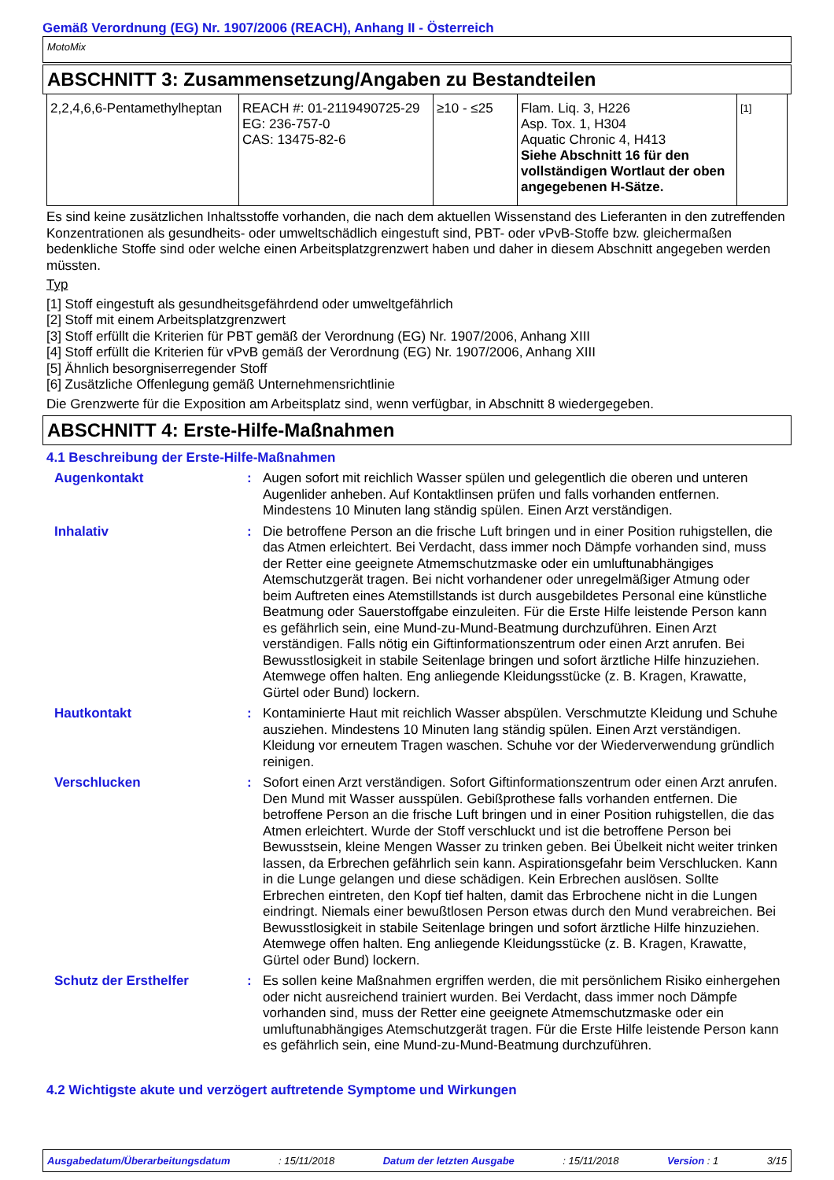Gemäß Verordnung (EG) Nr. 1907/2006 (REACH), Anhang II - Österreich
MotoMix
ABSCHNITT 3: Zusammensetzung/Angaben zu Bestandteilen
| 2,2,4,6,6-Pentamethylheptan | REACH #: 01-2119490725-29 EG: 236-757-0 CAS: 13475-82-6 | ≥10 - ≤25 | Flam. Liq. 3, H226 Asp. Tox. 1, H304 Aquatic Chronic 4, H413 Siehe Abschnitt 16 für den vollständigen Wortlaut der oben angegebenen H-Sätze. | [1] |
Es sind keine zusätzlichen Inhaltsstoffe vorhanden, die nach dem aktuellen Wissenstand des Lieferanten in den zutreffenden Konzentrationen als gesundheits- oder umweltschädlich eingestuft sind, PBT- oder vPvB-Stoffe bzw. gleichermaßen bedenkliche Stoffe sind oder welche einen Arbeitsplatzgrenzwert haben und daher in diesem Abschnitt angegeben werden müssten.
Typ
[1] Stoff eingestuft als gesundheitsgefährdend oder umweltgefährlich
[2] Stoff mit einem Arbeitsplatzgrenzwert
[3] Stoff erfüllt die Kriterien für PBT gemäß der Verordnung (EG) Nr. 1907/2006, Anhang XIII
[4] Stoff erfüllt die Kriterien für vPvB gemäß der Verordnung (EG) Nr. 1907/2006, Anhang XIII
[5] Ähnlich besorgniserregender Stoff
[6] Zusätzliche Offenlegung gemäß Unternehmensrichtlinie
Die Grenzwerte für die Exposition am Arbeitsplatz sind, wenn verfügbar, in Abschnitt 8 wiedergegeben.
ABSCHNITT 4: Erste-Hilfe-Maßnahmen
4.1 Beschreibung der Erste-Hilfe-Maßnahmen
Augenkontakt : Augen sofort mit reichlich Wasser spülen und gelegentlich die oberen und unteren Augenlider anheben. Auf Kontaktlinsen prüfen und falls vorhanden entfernen. Mindestens 10 Minuten lang ständig spülen. Einen Arzt verständigen.
Inhalativ : Die betroffene Person an die frische Luft bringen und in einer Position ruhigstellen, die das Atmen erleichtert. Bei Verdacht, dass immer noch Dämpfe vorhanden sind, muss der Retter eine geeignete Atmemschutzmaske oder ein umluftunabhängiges Atemschutzgerät tragen. Bei nicht vorhandener oder unregelmäßiger Atmung oder beim Auftreten eines Atemstillstands ist durch ausgebildetes Personal eine künstliche Beatmung oder Sauerstoffgabe einzuleiten. Für die Erste Hilfe leistende Person kann es gefährlich sein, eine Mund-zu-Mund-Beatmung durchzuführen. Einen Arzt verständigen. Falls nötig ein Giftinformationszentrum oder einen Arzt anrufen. Bei Bewusstlosigkeit in stabile Seitenlage bringen und sofort ärztliche Hilfe hinzuziehen. Atemwege offen halten. Eng anliegende Kleidungsstücke (z. B. Kragen, Krawatte, Gürtel oder Bund) lockern.
Hautkontakt : Kontaminierte Haut mit reichlich Wasser abspülen. Verschmutzte Kleidung und Schuhe ausziehen. Mindestens 10 Minuten lang ständig spülen. Einen Arzt verständigen. Kleidung vor erneutem Tragen waschen. Schuhe vor der Wiederverwendung gründlich reinigen.
Verschlucken : Sofort einen Arzt verständigen. Sofort Giftinformationszentrum oder einen Arzt anrufen. Den Mund mit Wasser ausspülen. Gebißprothese falls vorhanden entfernen. Die betroffene Person an die frische Luft bringen und in einer Position ruhigstellen, die das Atmen erleichtert. Wurde der Stoff verschluckt und ist die betroffene Person bei Bewusstsein, kleine Mengen Wasser zu trinken geben. Bei Übelkeit nicht weiter trinken lassen, da Erbrechen gefährlich sein kann. Aspirationsgefahr beim Verschlucken. Kann in die Lunge gelangen und diese schädigen. Kein Erbrechen auslösen. Sollte Erbrechen eintreten, den Kopf tief halten, damit das Erbrochene nicht in die Lungen eindringt. Niemals einer bewußtlosen Person etwas durch den Mund verabreichen. Bei Bewusstlosigkeit in stabile Seitenlage bringen und sofort ärztliche Hilfe hinzuziehen. Atemwege offen halten. Eng anliegende Kleidungsstücke (z. B. Kragen, Krawatte, Gürtel oder Bund) lockern.
Schutz der Ersthelfer : Es sollen keine Maßnahmen ergriffen werden, die mit persönlichem Risiko einhergehen oder nicht ausreichend trainiert wurden. Bei Verdacht, dass immer noch Dämpfe vorhanden sind, muss der Retter eine geeignete Atmemschutzmaske oder ein umluftunabhängiges Atemschutzgerät tragen. Für die Erste Hilfe leistende Person kann es gefährlich sein, eine Mund-zu-Mund-Beatmung durchzuführen.
4.2 Wichtigste akute und verzögert auftretende Symptome und Wirkungen
Ausgabedatum/Überarbeitungsdatum: 15/11/2018 Datum der letzten Ausgabe: 15/11/2018 Version : 1 3/15